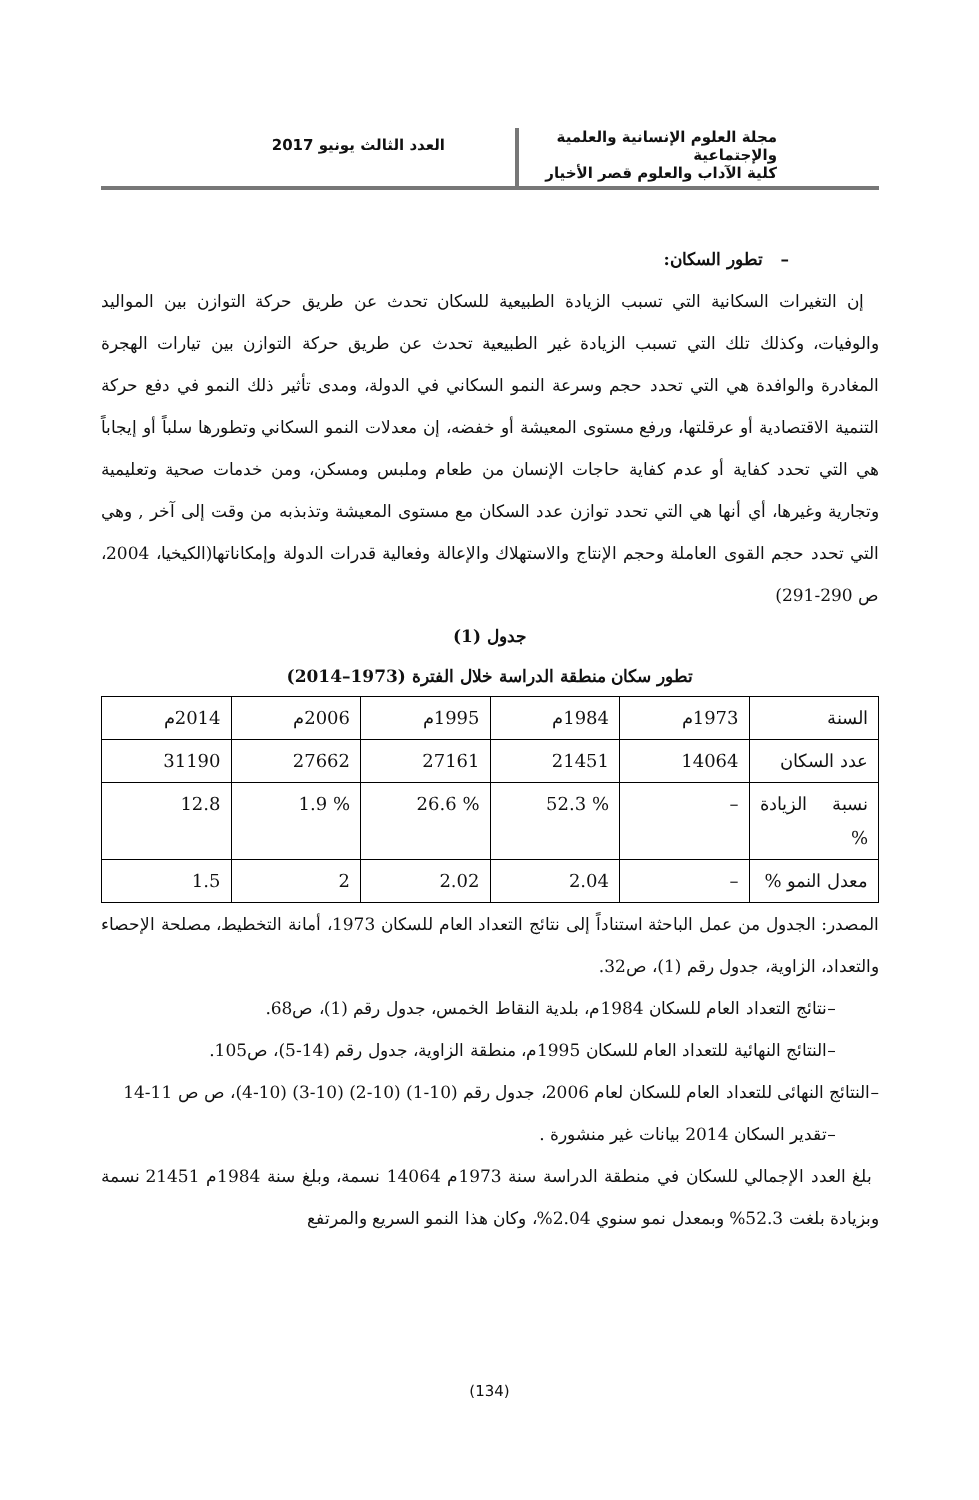مجلة العلوم الإنسانية والعلمية والإجتماعية
كلية الآداب والعلوم قصر الأخيار
العدد الثالث يونيو 2017
– تطور السكان:
إن التغيرات السكانية التي تسبب الزيادة الطبيعية للسكان تحدث عن طريق حركة التوازن بين المواليد والوفيات، وكذلك تلك التي تسبب الزيادة غير الطبيعية تحدث عن طريق حركة التوازن بين تيارات الهجرة المغادرة والوافدة هي التي تحدد حجم وسرعة النمو السكاني في الدولة، ومدى تأثير ذلك النمو في دفع حركة التنمية الاقتصادية أو عرقلتها، ورفع مستوى المعيشة أو خفضه، إن معدلات النمو السكاني وتطورها سلباً أو إيجاباً هي التي تحدد كفاية أو عدم كفاية حاجات الإنسان من طعام وملبس ومسكن، ومن خدمات صحية وتعليمية وتجارية وغيرها، أي أنها هي التي تحدد توازن عدد السكان مع مستوى المعيشة وتذبذبه من وقت إلى آخر , وهي التي تحدد حجم القوى العاملة وحجم الإنتاج والاستهلاك والإعالة وفعالية قدرات الدولة وإمكاناتها(الكيخيا، 2004، ص 290-291)
جدول (1)
تطور سكان منطقة الدراسة خلال الفترة (1973–2014)
| السنة | 1973م | 1984م | 1995م | 2006م | 2014م |
| عدد السكان | 14064 | 21451 | 27161 | 27662 | 31190 |
| نسبة الزيادة % | – | % 52.3 | % 26.6 | % 1.9 | 12.8 |
| معدل النمو % | – | 2.04 | 2.02 | 2 | 1.5 |
المصدر: الجدول من عمل الباحثة استناداً إلى نتائج التعداد العام للسكان 1973، أمانة التخطيط، مصلحة الإحصاء والتعداد، الزاوية، جدول رقم (1)، ص32.
–نتائج التعداد العام للسكان 1984م، بلدية النقاط الخمس، جدول رقم (1)، ص68.
–النتائج النهائية للتعداد العام للسكان 1995م، منطقة الزاوية، جدول رقم (14-5)، ص105.
–النتائج النهائى للتعداد العام للسكان لعام 2006، جدول رقم (10-1) (10-2) (10-3) (10-4)، ص ص 11-14
–تقدير السكان 2014 بيانات غير منشورة .
بلغ العدد الإجمالي للسكان في منطقة الدراسة سنة 1973م 14064 نسمة، وبلغ سنة 1984م 21451 نسمة وبزيادة بلغت 52.3% وبمعدل نمو سنوي 2.04%، وكان هذا النمو السريع والمرتفع
(134)